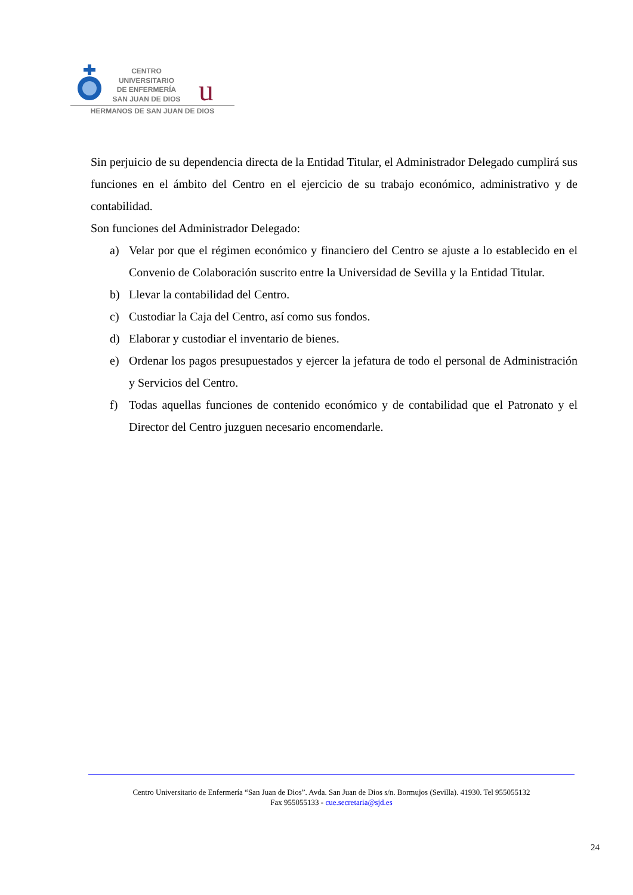u
CENTRO
UNIVERSITARIO
DE ENFERMERÍA
SAN JUAN DE DIOS
HERMANOS DE SAN JUAN DE DIOS
Sin perjuicio de su dependencia directa de la Entidad Titular, el Administrador Delegado cumplirá sus funciones en el ámbito del Centro en el ejercicio de su trabajo económico, administrativo y de contabilidad.
Son funciones del Administrador Delegado:
a) Velar por que el régimen económico y financiero del Centro se ajuste a lo establecido en el Convenio de Colaboración suscrito entre la Universidad de Sevilla y la Entidad Titular.
b) Llevar la contabilidad del Centro.
c) Custodiar la Caja del Centro, así como sus fondos.
d) Elaborar y custodiar el inventario de bienes.
e) Ordenar los pagos presupuestados y ejercer la jefatura de todo el personal de Administración y Servicios del Centro.
f) Todas aquellas funciones de contenido económico y de contabilidad que el Patronato y el Director del Centro juzguen necesario encomendarle.
Centro Universitario de Enfermería “San Juan de Dios”. Avda. San Juan de Dios s/n. Bormujos (Sevilla). 41930. Tel 955055132
Fax 955055133 - cue.secretaria@sjd.es
24